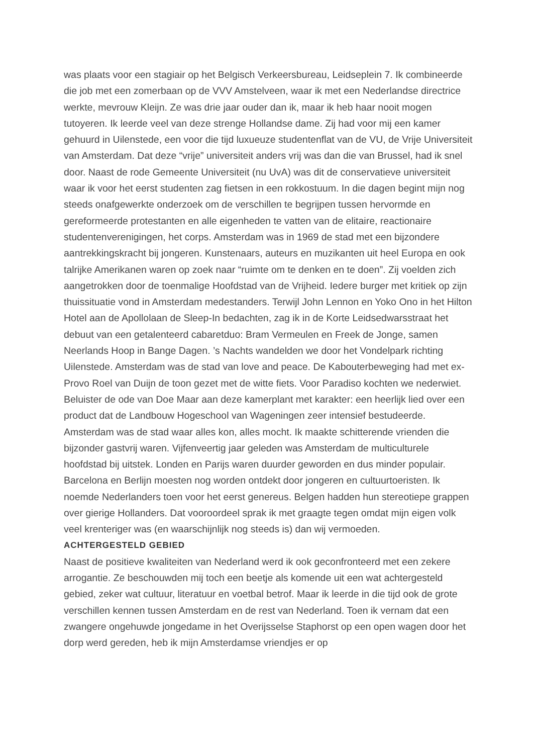was plaats voor een stagiair op het Belgisch Verkeersbureau, Leidseplein 7. Ik combineerde die job met een zomerbaan op de VVV Amstelveen, waar ik met een Nederlandse directrice werkte, mevrouw Kleijn. Ze was drie jaar ouder dan ik, maar ik heb haar nooit mogen tutoyeren. Ik leerde veel van deze strenge Hollandse dame. Zij had voor mij een kamer gehuurd in Uilenstede, een voor die tijd luxueuze studentenflat van de VU, de Vrije Universiteit van Amsterdam. Dat deze “vrije” universiteit anders vrij was dan die van Brussel, had ik snel door. Naast de rode Gemeente Universiteit (nu UvA) was dit de conservatieve universiteit waar ik voor het eerst studenten zag fietsen in een rokkostuum. In die dagen begint mijn nog steeds onafgewerkte onderzoek om de verschillen te begrijpen tussen hervormde en gereformeerde protestanten en alle eigenheden te vatten van de elitaire, reactionaire studentenverenigingen, het corps. Amsterdam was in 1969 de stad met een bijzondere aantrekkingskracht bij jongeren. Kunstenaars, auteurs en muzikanten uit heel Europa en ook talrijke Amerikanen waren op zoek naar “ruimte om te denken en te doen”. Zij voelden zich aangetrokken door de toenmalige Hoofdstad van de Vrijheid. Iedere burger met kritiek op zijn thuissituatie vond in Amsterdam medestanders. Terwijl John Lennon en Yoko Ono in het Hilton Hotel aan de Apollolaan de Sleep-In bedachten, zag ik in de Korte Leidsedwarsstraat het debuut van een getalenteerd cabaretduo: Bram Vermeulen en Freek de Jonge, samen Neerlands Hoop in Bange Dagen. ’s Nachts wandelden we door het Vondelpark richting Uilenstede. Amsterdam was de stad van love and peace. De Kabouterbeweging had met ex-Provo Roel van Duijn de toon gezet met de witte fiets. Voor Paradiso kochten we nederwiet. Beluister de ode van Doe Maar aan deze kamerplant met karakter: een heerlijk lied over een product dat de Landbouw Hogeschool van Wageningen zeer intensief bestudeerde. Amsterdam was de stad waar alles kon, alles mocht. Ik maakte schitterende vrienden die bijzonder gastvrij waren. Vijfenveertig jaar geleden was Amsterdam de multiculturele hoofdstad bij uitstek. Londen en Parijs waren duurder geworden en dus minder populair. Barcelona en Berlijn moesten nog worden ontdekt door jongeren en cultuurtoeristen. Ik noemde Nederlanders toen voor het eerst genereus. Belgen hadden hun stereotiepe grappen over gierige Hollanders. Dat vooroordeel sprak ik met graagte tegen omdat mijn eigen volk veel krenteriger was (en waarschijnlijk nog steeds is) dan wij vermoeden.
ACHTERGESTELD GEBIED
Naast de positieve kwaliteiten van Nederland werd ik ook geconfronteerd met een zekere arrogantie. Ze beschouwden mij toch een beetje als komende uit een wat achtergesteld gebied, zeker wat cultuur, literatuur en voetbal betrof. Maar ik leerde in die tijd ook de grote verschillen kennen tussen Amsterdam en de rest van Nederland. Toen ik vernam dat een zwangere ongehuwde jongedame in het Overijsselse Staphorst op een open wagen door het dorp werd gereden, heb ik mijn Amsterdamse vriendjes er op